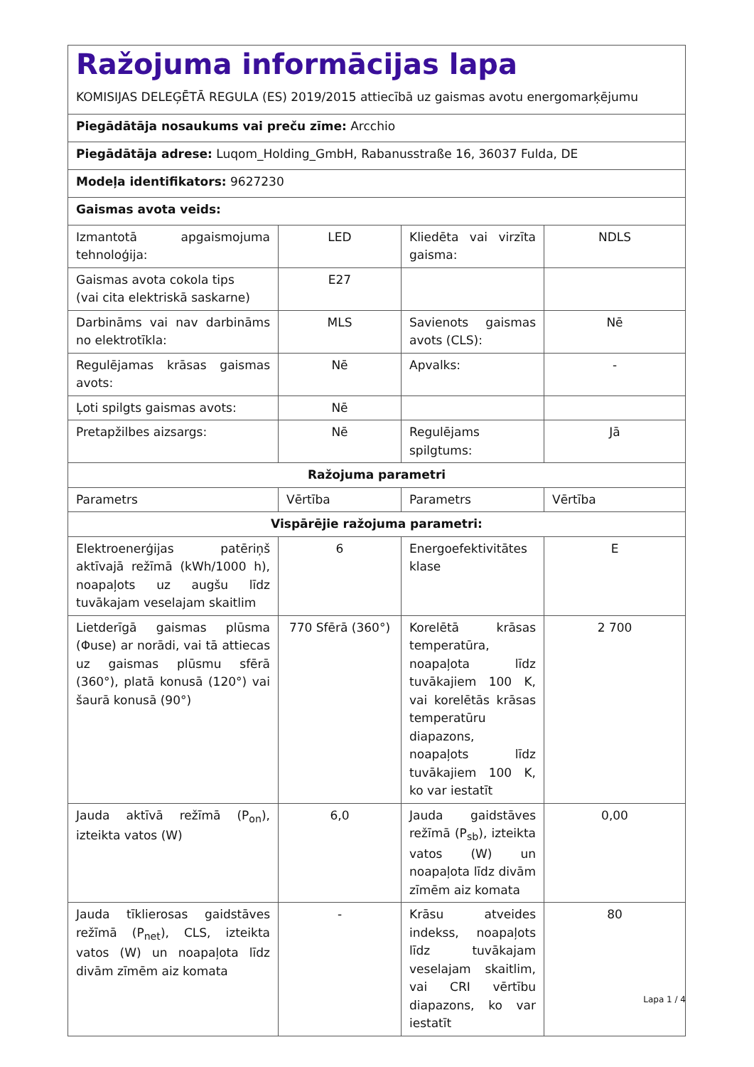| Ražojuma informācijas lapa KOMISIJAS DELEĢĒTĀ REGULA (ES) 2019/2015 attiecībā uz gaismas avotu energomarķējumu | | | |
| Piegādātāja nosaukums vai preču zīme: Arcchio | | | |
| Piegādātāja adrese: Luqom_Holding_GmbH, Rabanusstraße 16, 36037 Fulda, DE | | | |
| Modeļa identifikators: 9627230 | | | |
| Gaismas avota veids: | | | |
| Izmantotā apgaismojuma tehnoloģija: | LED | Kliedēta vai virzīta gaisma: | NDLS |
| Gaismas avota cokola tips (vai cita elektriskā saskarne) | E27 | | |
| Darbināms vai nav darbināms no elektrotīkla: | MLS | Savienots gaismas avots (CLS): | Nē |
| Regulējamas krāsas gaismas avots: | Nē | Apvalks: | - |
| Ļoti spilgts gaismas avots: | Nē | | |
| Pretapžilbes aizsargs: | Nē | Regulējams spilgtums: | Jā |
| Ražojuma parametri | | | |
| Parametrs | Vērtība | Parametrs | Vērtība |
| Vispārējie ražojuma parametri: | | | |
| Elektroenerģijas patēriņš aktīvajā režīmā (kWh/1000 h), noapaļots uz augšu līdz tuvākajam veselajam skaitlim | 6 | Energoefektivitātes klase | E |
| Lietderīgā gaismas plūsma (Φuse) ar norādi, vai tā attiecas uz gaismas plūsmu sfērā (360°), platā konusā (120°) vai šaurā konusā (90°) | 770 Sfērā (360°) | Korelētā krāsas temperatūra, noapaļota līdz tuvākajiem 100 K, vai korelētās krāsas temperatūru diapazons, noapaļots līdz tuvākajiem 100 K, ko var iestatīt | 2 700 |
| Jauda aktīvā režīmā (P<sub>on</sub>), izteikta vatos (W) | 6,0 | Jauda gaidstāves režīmā (P<sub>sb</sub>), izteikta vatos (W) un noapaļota līdz divām zīmēm aiz komata | 0,00 |
| Jauda tīklierosas gaidstāves režīmā (P<sub>net</sub>), CLS, izteikta vatos (W) un noapaļota līdz divām zīmēm aiz komata | - | Krāsu atveides indekss, noapaļots līdz tuvākajam veselajam skaitlim, vai CRI vērtību diapazons, ko var iestatīt | 80 |
Lapa 1 / 4